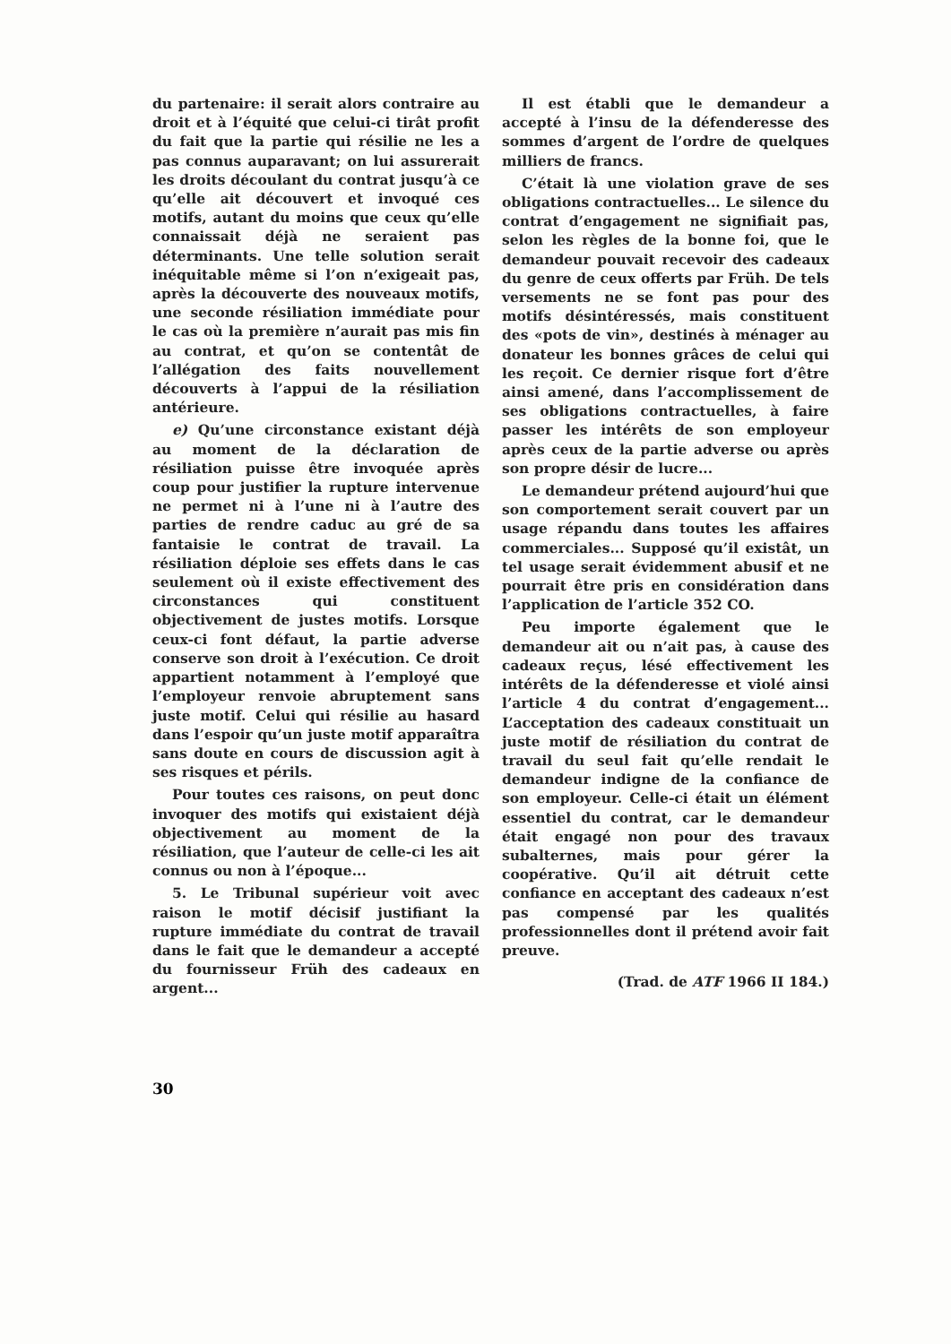du partenaire: il serait alors contraire au droit et à l’équité que celui-ci tirât profit du fait que la partie qui résilie ne les a pas connus auparavant; on lui assurerait les droits découlant du contrat jusqu’à ce qu’elle ait découvert et invoqué ces motifs, autant du moins que ceux qu’elle connaissait déjà ne seraient pas déterminants. Une telle solution serait inéquitable même si l’on n’exigeait pas, après la découverte des nouveaux motifs, une seconde résiliation immédiate pour le cas où la première n’aurait pas mis fin au contrat, et qu’on se contentât de l’allégation des faits nouvellement découverts à l’appui de la résiliation antérieure.
e) Qu’une circonstance existant déjà au moment de la déclaration de résiliation puisse être invoquée après coup pour justifier la rupture intervenue ne permet ni à l’une ni à l’autre des parties de rendre caduc au gré de sa fantaisie le contrat de travail. La résiliation déploie ses effets dans le cas seulement où il existe effectivement des circonstances qui constituent objectivement de justes motifs. Lorsque ceux-ci font défaut, la partie adverse conserve son droit à l’exécution. Ce droit appartient notamment à l’employé que l’employeur renvoie abruptement sans juste motif. Celui qui résilie au hasard dans l’espoir qu’un juste motif apparaîtra sans doute en cours de discussion agit à ses risques et périls.
Pour toutes ces raisons, on peut donc invoquer des motifs qui existaient déjà objectivement au moment de la résiliation, que l’auteur de celle-ci les ait connus ou non à l’époque...
5. Le Tribunal supérieur voit avec raison le motif décisif justifiant la rupture immédiate du contrat de travail dans le fait que le demandeur a accepté du fournisseur Früh des cadeaux en argent...
Il est établi que le demandeur a accepté à l’insu de la défenderesse des sommes d’argent de l’ordre de quelques milliers de francs.
C’était là une violation grave de ses obligations contractuelles... Le silence du contrat d’engagement ne signifiait pas, selon les règles de la bonne foi, que le demandeur pouvait recevoir des cadeaux du genre de ceux offerts par Früh. De tels versements ne se font pas pour des motifs désintéressés, mais constituent des «pots de vin», destinés à ménager au donateur les bonnes grâces de celui qui les reçoit. Ce dernier risque fort d’être ainsi amené, dans l’accomplissement de ses obligations contractuelles, à faire passer les intérêts de son employeur après ceux de la partie adverse ou après son propre désir de lucre...
Le demandeur prétend aujourd’hui que son comportement serait couvert par un usage répandu dans toutes les affaires commerciales... Supposé qu’il existât, un tel usage serait évidemment abusif et ne pourrait être pris en considération dans l’application de l’article 352 CO.
Peu importe également que le demandeur ait ou n’ait pas, à cause des cadeaux reçus, lésé effectivement les intérêts de la défenderesse et violé ainsi l’article 4 du contrat d’engagement... L’acceptation des cadeaux constituait un juste motif de résiliation du contrat de travail du seul fait qu’elle rendait le demandeur indigne de la confiance de son employeur. Celle-ci était un élément essentiel du contrat, car le demandeur était engagé non pour des travaux subalternes, mais pour gérer la coopérative. Qu’il ait détruit cette confiance en acceptant des cadeaux n’est pas compensé par les qualités professionnelles dont il prétend avoir fait preuve.
(Trad. de ATF 1966 II 184.)
30